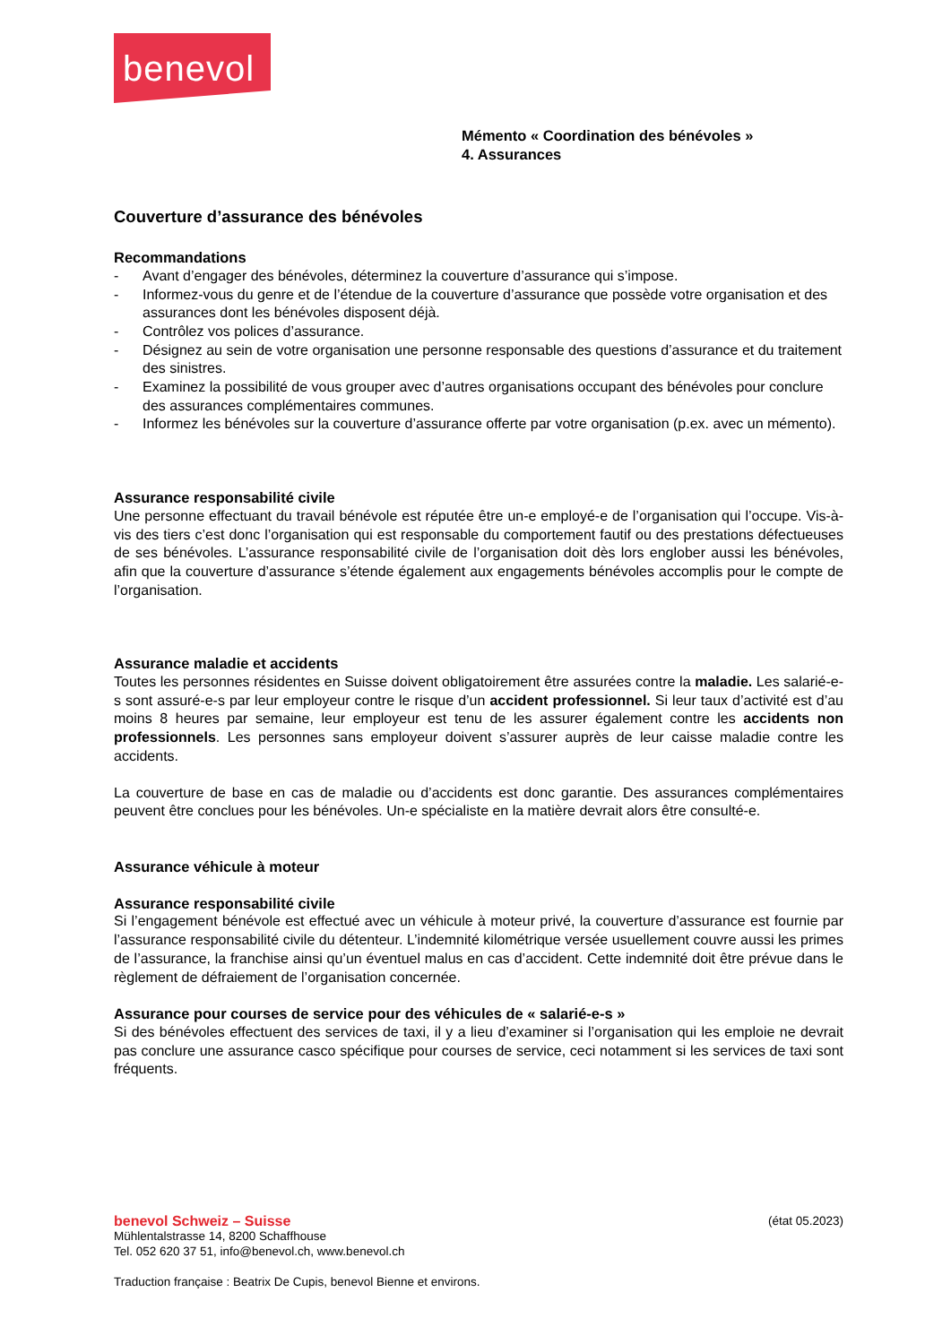benevol
Mémento « Coordination des bénévoles »
4. Assurances
Couverture d’assurance des bénévoles
Recommandations
- Avant d’engager des bénévoles, déterminez la couverture d’assurance qui s’impose.
- Informez-vous du genre et de l’étendue de la couverture d’assurance que possède votre organisation et des assurances dont les bénévoles disposent déjà.
- Contrôlez vos polices d’assurance.
- Désignez au sein de votre organisation une personne responsable des questions d’assurance et du traitement des sinistres.
- Examinez la possibilité de vous grouper avec d’autres organisations occupant des bénévoles pour conclure des assurances complémentaires communes.
- Informez les bénévoles sur la couverture d’assurance offerte par votre organisation (p.ex. avec un mémento).
Assurance responsabilité civile
Une personne effectuant du travail bénévole est réputée être un-e employé-e de l’organisation qui l’occupe. Vis-à-vis des tiers c’est donc l’organisation qui est responsable du comportement fautif ou des prestations défectueuses de ses bénévoles. L’assurance responsabilité civile de l’organisation doit dès lors englober aussi les bénévoles, afin que la couverture d’assurance s’étende également aux engagements bénévoles accomplis pour le compte de l’organisation.
Assurance maladie et accidents
Toutes les personnes résidentes en Suisse doivent obligatoirement être assurées contre la maladie. Les salarié-e-s sont assuré-e-s par leur employeur contre le risque d’un accident professionnel. Si leur taux d’activité est d’au moins 8 heures par semaine, leur employeur est tenu de les assurer également contre les accidents non professionnels. Les personnes sans employeur doivent s’assurer auprès de leur caisse maladie contre les accidents.
La couverture de base en cas de maladie ou d’accidents est donc garantie. Des assurances complémentaires peuvent être conclues pour les bénévoles. Un-e spécialiste en la matière devrait alors être consulté-e.
Assurance véhicule à moteur
Assurance responsabilité civile
Si l’engagement bénévole est effectué avec un véhicule à moteur privé, la couverture d’assurance est fournie par l’assurance responsabilité civile du détenteur. L’indemnité kilométrique versée usuellement couvre aussi les primes de l’assurance, la franchise ainsi qu’un éventuel malus en cas d’accident. Cette indemnité doit être prévue dans le règlement de défraiement de l’organisation concernée.
Assurance pour courses de service pour des véhicules de « salarié-e-s »
Si des bénévoles effectuent des services de taxi, il y a lieu d’examiner si l’organisation qui les emploie ne devrait pas conclure une assurance casco spécifique pour courses de service, ceci notamment si les services de taxi sont fréquents.
benevol Schweiz – Suisse (état 05.2023)
Mühlentalstrasse 14, 8200 Schaffhouse
Tel. 052 620 37 51, info@benevol.ch, www.benevol.ch
Traduction française : Beatrix De Cupis, benevol Bienne et environs.